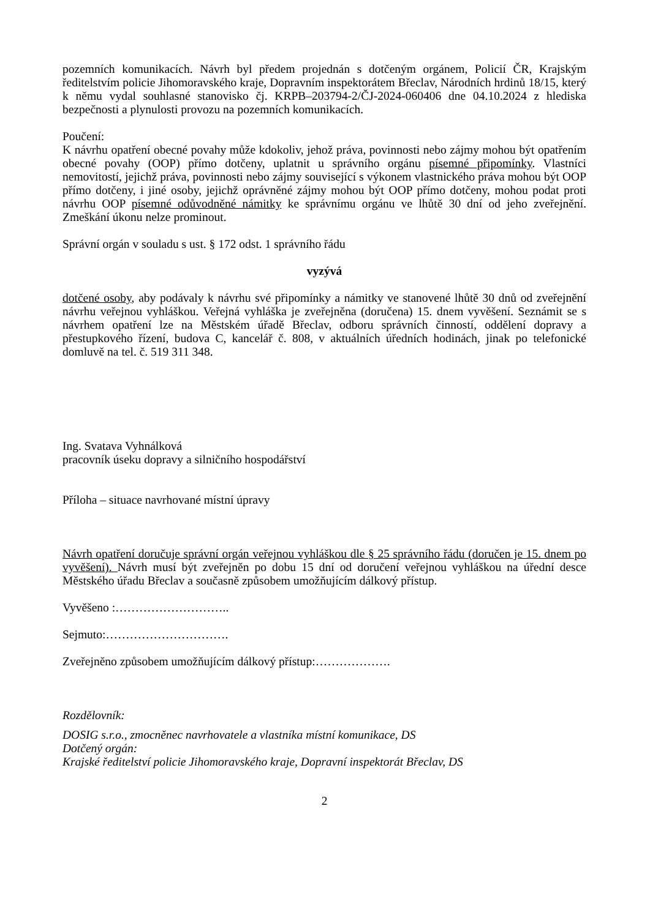pozemních komunikacích. Návrh byl předem projednán s dotčeným orgánem, Policií ČR, Krajským ředitelstvím policie Jihomoravského kraje, Dopravním inspektorátem Břeclav, Národních hrdinů 18/15, který k němu vydal souhlasné stanovisko čj. KRPB–203794-2/ČJ-2024-060406 dne 04.10.2024 z hlediska bezpečnosti a plynulosti provozu na pozemních komunikacích.
Poučení:
K návrhu opatření obecné povahy může kdokoliv, jehož práva, povinnosti nebo zájmy mohou být opatřením obecné povahy (OOP) přímo dotčeny, uplatnit u správního orgánu písemné připomínky. Vlastníci nemovitostí, jejichž práva, povinnosti nebo zájmy související s výkonem vlastnického práva mohou být OOP přímo dotčeny, i jiné osoby, jejichž oprávněné zájmy mohou být OOP přímo dotčeny, mohou podat proti návrhu OOP písemné odůvodněné námitky ke správnímu orgánu ve lhůtě 30 dní od jeho zveřejnění. Zmeškání úkonu nelze prominout.
Správní orgán v souladu s ust. § 172 odst. 1 správního řádu
vyzývá
dotčené osoby, aby podávaly k návrhu své připomínky a námitky ve stanovené lhůtě 30 dnů od zveřejnění návrhu veřejnou vyhláškou. Veřejná vyhláška je zveřejněna (doručena) 15. dnem vyvěšení. Seznámit se s návrhem opatření lze na Městském úřadě Břeclav, odboru správních činností, oddělení dopravy a přestupkového řízení, budova C, kancelář č. 808, v aktuálních úředních hodinách, jinak po telefonické domluvě na tel. č. 519 311 348.
Ing. Svatava Vyhnálková
pracovník úseku dopravy a silničního hospodářství
Příloha – situace navrhované místní úpravy
Návrh opatření doručuje správní orgán veřejnou vyhláškou dle § 25 správního řádu (doručen je 15. dnem po vyvěšení). Návrh musí být zveřejněn po dobu 15 dní od doručení veřejnou vyhláškou na úřední desce Městského úřadu Břeclav a současně způsobem umožňujícím dálkový přístup.
Vyvěšeno :………………………..
Sejmuto:………………………….
Zveřejněno způsobem umožňujícím dálkový přístup:……………….
Rozdělovník:
DOSIG s.r.o., zmocněnec navrhovatele a vlastníka místní komunikace, DS
Dotčený orgán:
Krajské ředitelství policie Jihomoravského kraje, Dopravní inspektorát Břeclav, DS
2